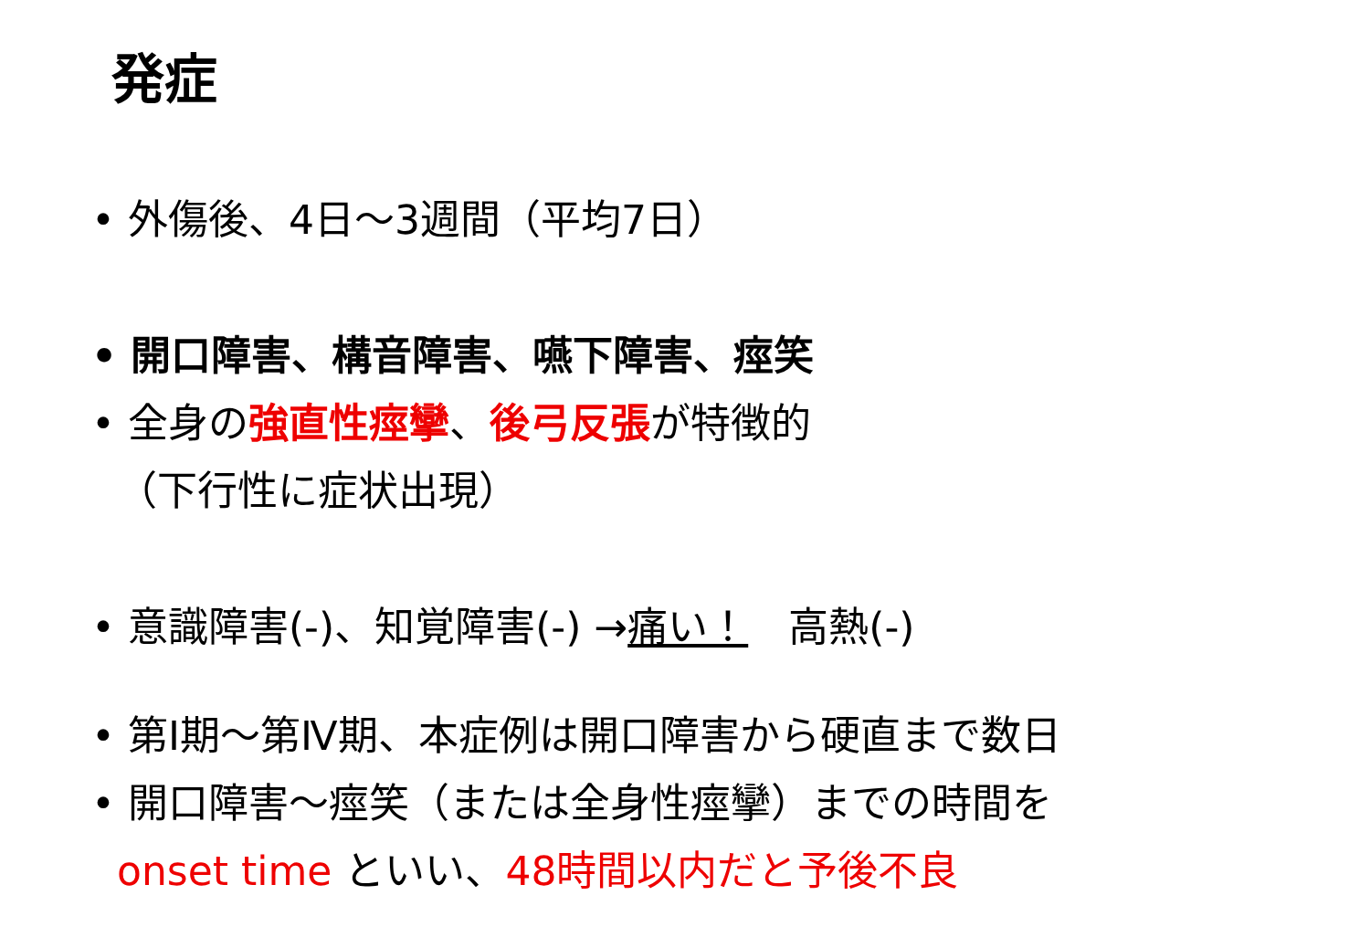発症
• 外傷後、4日～3週間（平均7日）
• 開口障害、構音障害、嚥下障害、痙笑
• 全身の強直性痙攣、後弓反張が特徴的
（下行性に症状出現）
• 意識障害(-)、知覚障害(-) →痛い！　高熱(-)
• 第Ⅰ期～第Ⅳ期、本症例は開口障害から硬直まで数日
• 開口障害～痙笑（または全身性痙攣）までの時間を
onset time といい、48時間以内だと予後不良